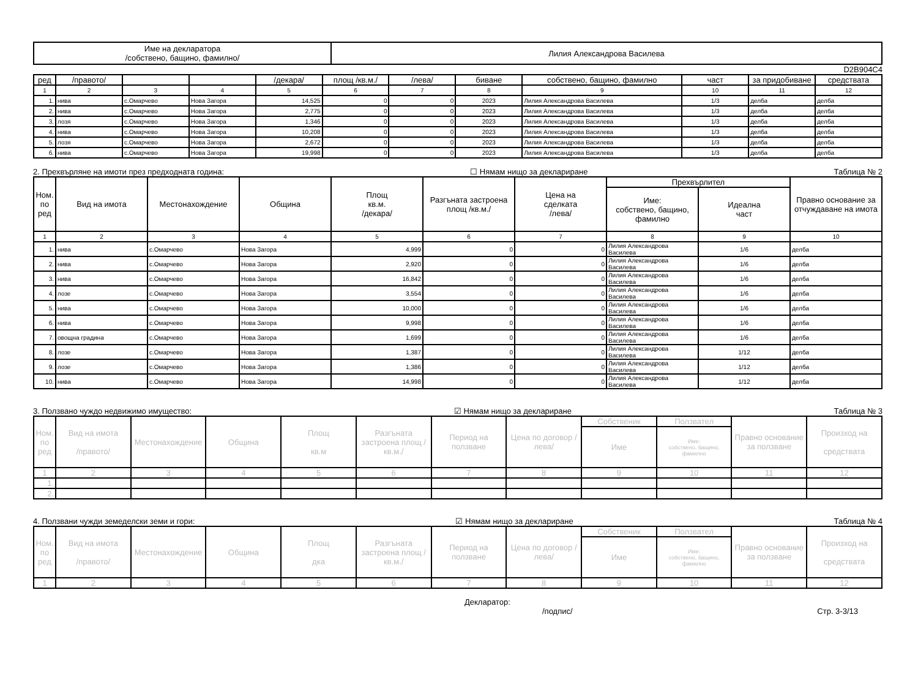| Име на декларатора /собствено, бащино, фамилно/ | Лилия Александрова Василева |
D2B904C4
| ред | /правото/ | | | /декара/ | площ /кв.м./ | /лева/ | биване | собствено, бащино, фамилно | част | за придобиване | средствата |
| --- | --- | --- | --- | --- | --- | --- | --- | --- | --- | --- | --- |
| 1 | 2 | 3 | 4 | 5 | 6 | 7 | 8 | 9 | 10 | 11 | 12 |
| 1. | нива | с.Омарчево | Нова Загора | 14,525 | 0 | 0 | 2023 | Лилия Александрова Василева | 1/3 | делба | делба |
| 2. | нива | с.Омарчево | Нова Загора | 2,775 | 0 | 0 | 2023 | Лилия Александрова Василева | 1/3 | делба | делба |
| 3. | лозя | с.Омарчево | Нова Загора | 1,346 | 0 | 0 | 2023 | Лилия Александрова Василева | 1/3 | делба | делба |
| 4. | нива | с.Омарчево | Нова Загора | 10,208 | 0 | 0 | 2023 | Лилия Александрова Василева | 1/3 | делба | делба |
| 5. | лозя | с.Омарчево | Нова Загора | 2,672 | 0 | 0 | 2023 | Лилия Александрова Василева | 1/3 | делба | делба |
| 6. | нива | с.Омарчево | Нова Загора | 19,998 | 0 | 0 | 2023 | Лилия Александрова Василева | 1/3 | делба | делба |
2. Прехвърляне на имоти през предходната година: ☐ Нямам нищо за деклариране Таблица № 2
| Ном. по ред | Вид на имота | Местонахождение | Община | Площ кв.м. /декара/ | Разгъната застроена площ /кв.м./ | Цена на сделката /лева/ | Прехвърлител | | Правно основание за отчуждаване на имота |
| --- | --- | --- | --- | --- | --- | --- | --- | --- | --- |
| | | | | | | | Име: собствено, бащино, фамилно | Идеална част | |
| 1 | 2 | 3 | 4 | 5 | 6 | 7 | 8 | 9 | 10 |
| 1. | нива | с.Омарчево | Нова Загора | 4,999 | 0 | 0 | Лилия Александрова Василева | 1/6 | делба |
| 2. | нива | с.Омарчево | Нова Загора | 2,920 | 0 | 0 | Лилия Александрова Василева | 1/6 | делба |
| 3. | нива | с.Омарчево | Нова Загора | 16,842 | 0 | 0 | Лилия Александрова Василева | 1/6 | делба |
| 4. | лозе | с.Омарчево | Нова Загора | 3,554 | 0 | 0 | Лилия Александрова Василева | 1/6 | делба |
| 5. | нива | с.Омарчево | Нова Загора | 10,000 | 0 | 0 | Лилия Александрова Василева | 1/6 | делба |
| 6. | нива | с.Омарчево | Нова Загора | 9,998 | 0 | 0 | Лилия Александрова Василева | 1/6 | делба |
| 7. | овощна градина | с.Омарчево | Нова Загора | 1,699 | 0 | 0 | Лилия Александрова Василева | 1/6 | делба |
| 8. | лозе | с.Омарчево | Нова Загора | 1,387 | 0 | 0 | Лилия Александрова Василева | 1/12 | делба |
| 9. | лозе | с.Омарчево | Нова Загора | 1,386 | 0 | 0 | Лилия Александрова Василева | 1/12 | делба |
| 10. | нива | с.Омарчево | Нова Загора | 14,998 | 0 | 0 | Лилия Александрова Василева | 1/12 | делба |
3. Ползвано чуждо недвижимо имущество: ☑ Нямам нищо за деклариране Таблица № 3
| Ном. по ред | Вид на имота /правото/ | Местонахождение | Община | Площ кв.м | Разгъната застроена площ /кв.м./ | Период на ползване | Цена по договор /лева/ | Собственик | Ползвател | Правно основание за ползване | Произход на средствата |
| --- | --- | --- | --- | --- | --- | --- | --- | --- | --- | --- | --- |
| | | | | | | | | Име | Име: собствено, бащино, фамилно | | |
| 1 | 2 | 3 | 4 | 5 | 6 | 7 | 8 | 9 | 10 | 11 | 12 |
| 1. | | | | | | | | | | | |
| 2. | | | | | | | | | | | |
4. Ползвани чужди земеделски земи и гори: ☑ Нямам нищо за деклариране Таблица № 4
| Ном. по ред | Вид на имота /правото/ | Местонахождение | Община | Площ дка | Разгъната застроена площ /кв.м./ | Период на ползване | Цена по договор /лева/ | Собственик | Ползвател | Правно основание за ползване | Произход на средствата |
| --- | --- | --- | --- | --- | --- | --- | --- | --- | --- | --- | --- |
| | | | | | | | | Име | Име: собствено, бащино, фамилно | | |
| 1 | 2 | 3 | 4 | 5 | 6 | 7 | 8 | 9 | 10 | 11 | 12 |
Декларатор:
/подпис/ Стр. 3-3/13